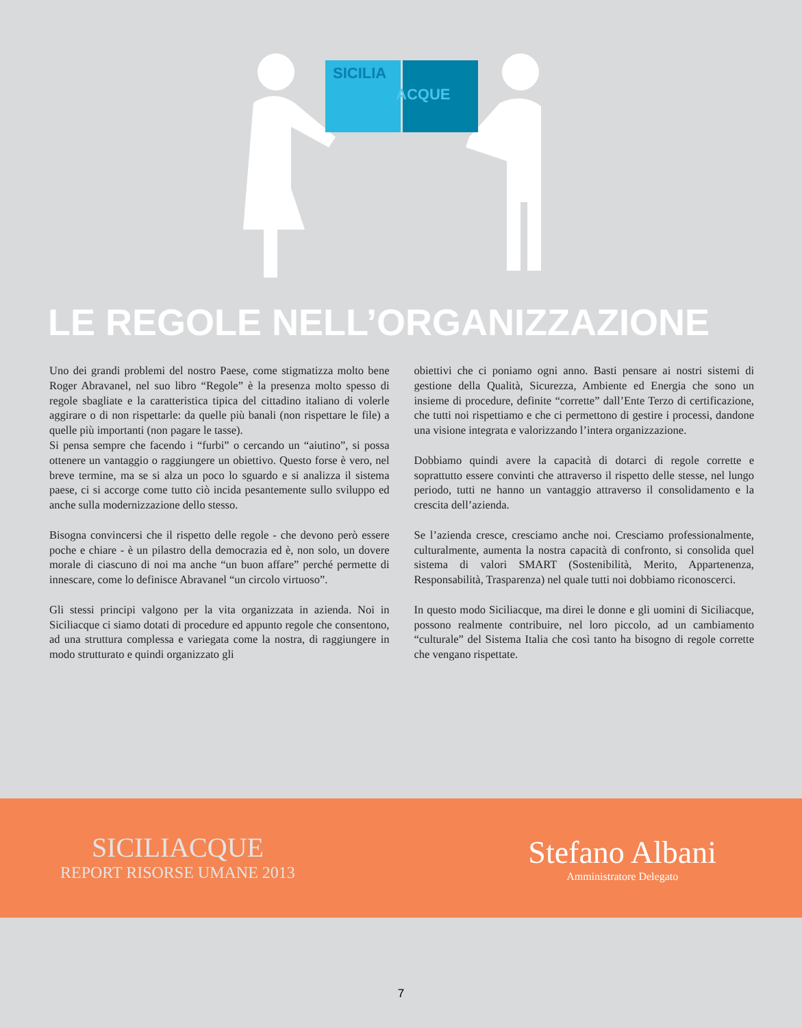SICILIA
ACQUE
LE REGOLE NELL’ORGANIZZAZIONE
Uno dei grandi problemi del nostro Paese, come stigmatizza molto bene Roger Abravanel, nel suo libro “Regole” è la presenza molto spesso di regole sbagliate e la caratteristica tipica del cittadino italiano di volerle aggirare o di non rispettarle: da quelle più banali (non rispettare le file) a quelle più importanti (non pagare le tasse).
Si pensa sempre che facendo i “furbi” o cercando un “aiutino”, si possa ottenere un vantaggio o raggiungere un obiettivo. Questo forse è vero, nel breve termine, ma se si alza un poco lo sguardo e si analizza il sistema paese, ci si accorge come tutto ciò incida pesantemente sullo sviluppo ed anche sulla modernizzazione dello stesso.
Bisogna convincersi che il rispetto delle regole - che devono però essere poche e chiare - è un pilastro della democrazia ed è, non solo, un dovere morale di ciascuno di noi ma anche “un buon affare” perché permette di innescare, come lo definisce Abravanel “un circolo virtuoso”.
Gli stessi principi valgono per la vita organizzata in azienda. Noi in Siciliacque ci siamo dotati di procedure ed appunto regole che consentono, ad una struttura complessa e variegata come la nostra, di raggiungere in modo strutturato e quindi organizzato gli
obiettivi che ci poniamo ogni anno. Basti pensare ai nostri sistemi di gestione della Qualità, Sicurezza, Ambiente ed Energia che sono un insieme di procedure, definite “corrette” dall’Ente Terzo di certificazione, che tutti noi rispettiamo e che ci permettono di gestire i processi, dandone una visione integrata e valorizzando l’intera organizzazione.
Dobbiamo quindi avere la capacità di dotarci di regole corrette e soprattutto essere convinti che attraverso il rispetto delle stesse, nel lungo periodo, tutti ne hanno un vantaggio attraverso il consolidamento e la crescita dell’azienda.
Se l’azienda cresce, cresciamo anche noi. Cresciamo professionalmente, culturalmente, aumenta la nostra capacità di confronto, si consolida quel sistema di valori SMART (Sostenibilità, Merito, Appartenenza, Responsabilità, Trasparenza) nel quale tutti noi dobbiamo riconoscerci.
In questo modo Siciliacque, ma direi le donne e gli uomini di Siciliacque, possono realmente contribuire, nel loro piccolo, ad un cambiamento “culturale” del Sistema Italia che così tanto ha bisogno di regole corrette che vengano rispettate.
SICILIACQUE
REPORT RISORSE UMANE 2013
Stefano Albani
Amministratore Delegato
7